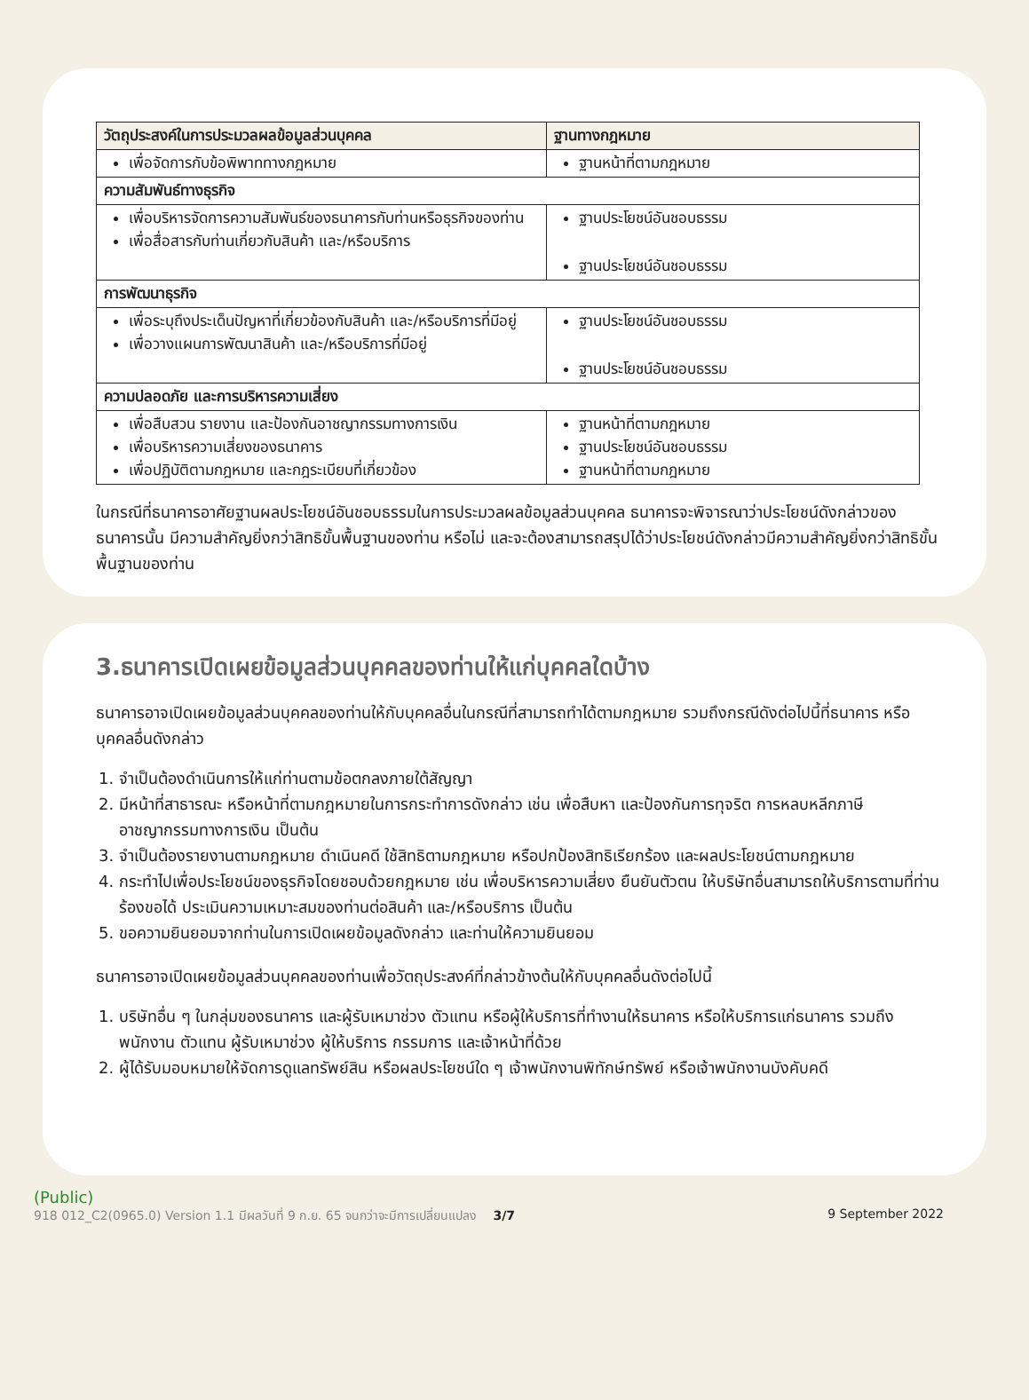| วัตถุประสงค์ในการประมวลผลข้อมูลส่วนบุคคล | ฐานทางกฎหมาย |
| --- | --- |
| เพื่อจัดการกับข้อพิพาททางกฎหมาย | ฐานหน้าที่ตามกฎหมาย |
| ความสัมพันธ์ทางธุรกิจ | |
| เพื่อบริหารจัดการความสัมพันธ์ของธนาคารกับท่านหรือธุรกิจของท่าน เพื่อสื่อสารกับท่านเกี่ยวกับสินค้า และ/หรือบริการ | ฐานประโยชน์อันชอบธรรม ฐานประโยชน์อันชอบธรรม |
| การพัฒนาธุรกิจ | |
| เพื่อระบุถึงประเด็นปัญหาที่เกี่ยวข้องกับสินค้า และ/หรือบริการที่มีอยู่ เพื่อวางแผนการพัฒนาสินค้า และ/หรือบริการที่มีอยู่ | ฐานประโยชน์อันชอบธรรม ฐานประโยชน์อันชอบธรรม |
| ความปลอดภัย และการบริหารความเสี่ยง | |
| เพื่อสืบสวน รายงาน และป้องกันอาชญากรรมทางการเงิน เพื่อบริหารความเสี่ยงของธนาคาร เพื่อปฏิบัติตามกฎหมาย และกฎระเบียบที่เกี่ยวข้อง | ฐานหน้าที่ตามกฎหมาย ฐานประโยชน์อันชอบธรรม ฐานหน้าที่ตามกฎหมาย |
ในกรณีที่ธนาคารอาศัยฐานผลประโยชน์อันชอบธรรมในการประมวลผลข้อมูลส่วนบุคคล ธนาคารจะพิจารณาว่าประโยชน์ดังกล่าวของธนาคารนั้น มีความสำคัญยิ่งกว่าสิทธิขั้นพื้นฐานของท่าน หรือไม่ และจะต้องสามารถสรุปได้ว่าประโยชน์ดังกล่าวมีความสำคัญยิ่งกว่าสิทธิขั้นพื้นฐานของท่าน
3.ธนาคารเปิดเผยข้อมูลส่วนบุคคลของท่านให้แก่บุคคลใดบ้าง
ธนาคารอาจเปิดเผยข้อมูลส่วนบุคคลของท่านให้กับบุคคลอื่นในกรณีที่สามารถทำได้ตามกฎหมาย รวมถึงกรณีดังต่อไปนี้ที่ธนาคาร หรือบุคคลอื่นดังกล่าว
1. จำเป็นต้องดำเนินการให้แก่ท่านตามข้อตกลงภายใต้สัญญา
2. มีหน้าที่สาธารณะ หรือหน้าที่ตามกฎหมายในการกระทำการดังกล่าว เช่น เพื่อสืบหา และป้องกันการทุจริต การหลบหลีกภาษี อาชญากรรมทางการเงิน เป็นต้น
3. จำเป็นต้องรายงานตามกฎหมาย ดำเนินคดี ใช้สิทธิตามกฎหมาย หรือปกป้องสิทธิเรียกร้อง และผลประโยชน์ตามกฎหมาย
4. กระทำไปเพื่อประโยชน์ของธุรกิจโดยชอบด้วยกฎหมาย เช่น เพื่อบริหารความเสี่ยง ยืนยันตัวตน ให้บริษัทอื่นสามารถให้บริการตามที่ท่านร้องขอได้ ประเมินความเหมาะสมของท่านต่อสินค้า และ/หรือบริการ เป็นต้น
5. ขอความยินยอมจากท่านในการเปิดเผยข้อมูลดังกล่าว และท่านให้ความยินยอม
ธนาคารอาจเปิดเผยข้อมูลส่วนบุคคลของท่านเพื่อวัตถุประสงค์ที่กล่าวข้างต้นให้กับบุคคลอื่นดังต่อไปนี้
1. บริษัทอื่น ๆ ในกลุ่มของธนาคาร และผู้รับเหมาช่วง ตัวแทน หรือผู้ให้บริการที่ทำงานให้ธนาคาร หรือให้บริการแก่ธนาคาร รวมถึงพนักงาน ตัวแทน ผู้รับเหมาช่วง ผู้ให้บริการ กรรมการ และเจ้าหน้าที่ด้วย
2. ผู้ได้รับมอบหมายให้จัดการดูแลทรัพย์สิน หรือผลประโยชน์ใด ๆ เจ้าพนักงานพิทักษ์ทรัพย์ หรือเจ้าพนักงานบังคับคดี
(Public)
918 012_C2(0965.0) Version 1.1 มีผลวันที่ 9 ก.ย. 65 จนกว่าจะมีการเปลี่ยนแปลง 3/7 9 September 2022